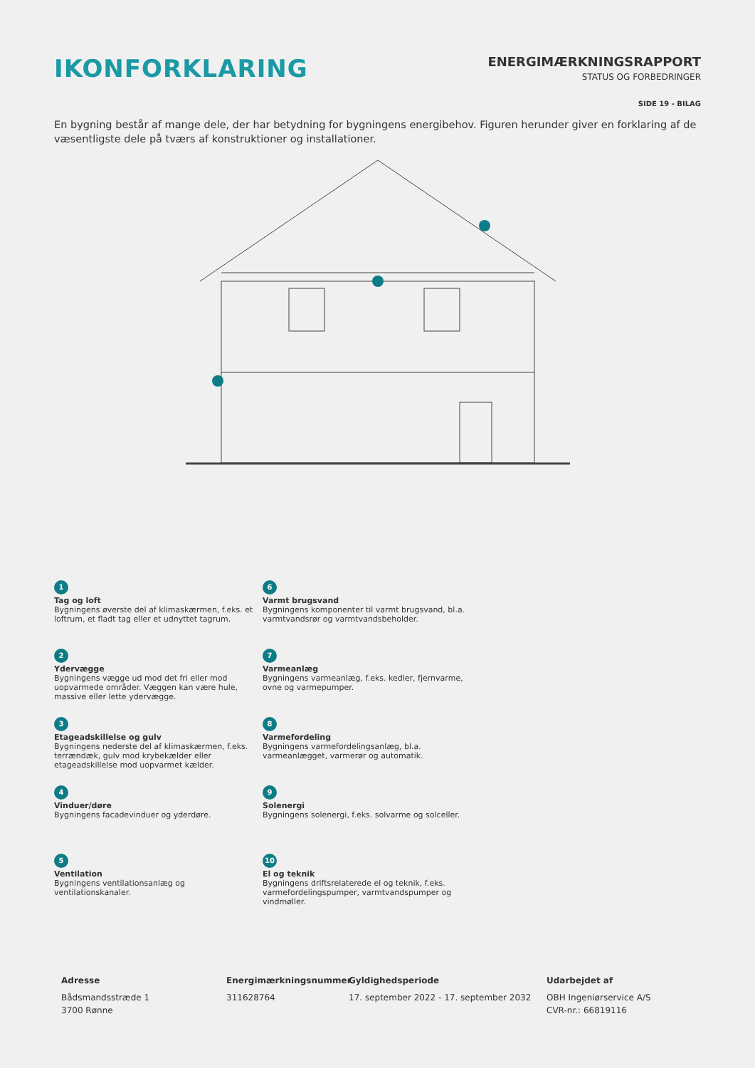IKONFORKLARING
ENERGIMÆRKNINGSRAPPORT
STATUS OG FORBEDRINGER
SIDE 19 - BILAG
En bygning består af mange dele, der har betydning for bygningens energibehov. Figuren herunder giver en forklaring af de væsentligste dele på tværs af konstruktioner og installationer.
1
Tag og loft
Bygningens øverste del af klimaskærmen, f.eks. et loftrum, et fladt tag eller et udnyttet tagrum.
6
Varmt brugsvand
Bygningens komponenter til varmt brugsvand, bl.a. varmtvandsrør og varmtvandsbeholder.
2
Ydervægge
Bygningens vægge ud mod det fri eller mod uopvarmede områder. Væggen kan være hule, massive eller lette ydervægge.
7
Varmeanlæg
Bygningens varmeanlæg, f.eks. kedler, fjernvarme, ovne og varmepumper.
3
Etageadskillelse og gulv
Bygningens nederste del af klimaskærmen, f.eks. terrændæk, gulv mod krybekælder eller etageadskillelse mod uopvarmet kælder.
8
Varmefordeling
Bygningens varmefordelingsanlæg, bl.a. varmeanlægget, varmerør og automatik.
4
Vinduer/døre
Bygningens facadevinduer og yderdøre.
9
Solenergi
Bygningens solenergi, f.eks. solvarme og solceller.
5
Ventilation
Bygningens ventilationsanlæg og ventilationskanaler.
10
El og teknik
Bygningens driftsrelaterede el og teknik, f.eks. varmefordelingspumper, varmtvandspumper og vindmøller.
Adresse
Bådsmandsstræde 1
3700 Rønne
Energimærkningsnummer
311628764
Gyldighedsperiode
17. september 2022 - 17. september 2032
Udarbejdet af
OBH Ingeniørservice A/S
CVR-nr.: 66819116